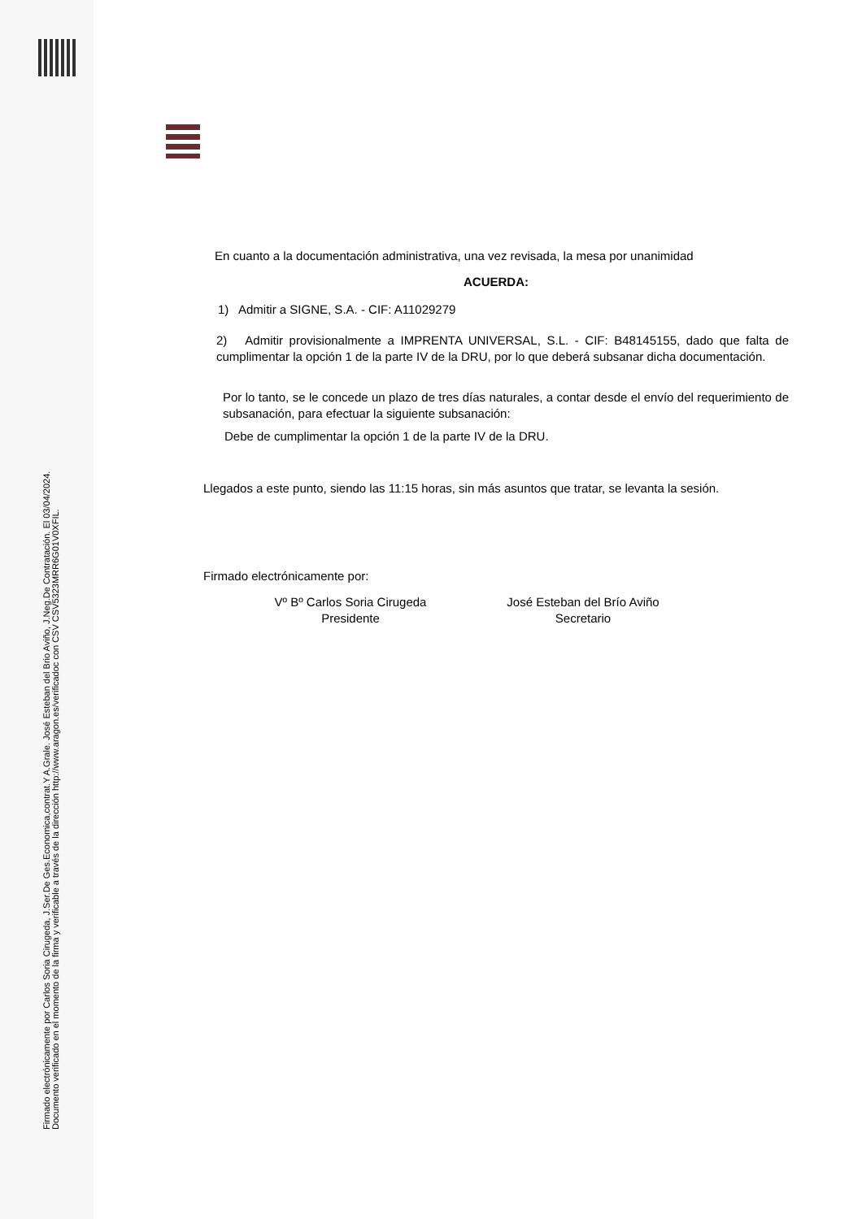Firmado electrónicamente por Carlos Soria Cirugeda, J.Ser.De Ges.Economica,contrat.Y A.Grale. José Esteban del Brio Aviño, J.Neg.De Contratación. El 03/04/2024. Documento verificado en el momento de la firma y verificable a través de la dirección http://www.aragon.es/verificadoc con CSV CSV5323MRR6G01V0XFIL.
En cuanto a la documentación administrativa, una vez revisada, la mesa por unanimidad
ACUERDA:
1) Admitir a SIGNE, S.A. - CIF: A11029279
2) Admitir provisionalmente a IMPRENTA UNIVERSAL, S.L. - CIF: B48145155, dado que falta de cumplimentar la opción 1 de la parte IV de la DRU, por lo que deberá subsanar dicha documentación.
Por lo tanto, se le concede un plazo de tres días naturales, a contar desde el envío del requerimiento de subsanación, para efectuar la siguiente subsanación:
Debe de cumplimentar la opción 1 de la parte IV de la DRU.
Llegados a este punto, siendo las 11:15 horas, sin más asuntos que tratar, se levanta la sesión.
Firmado electrónicamente por:
Vº Bº Carlos Soria Cirugeda
Presidente
José Esteban del Brío Aviño
Secretario